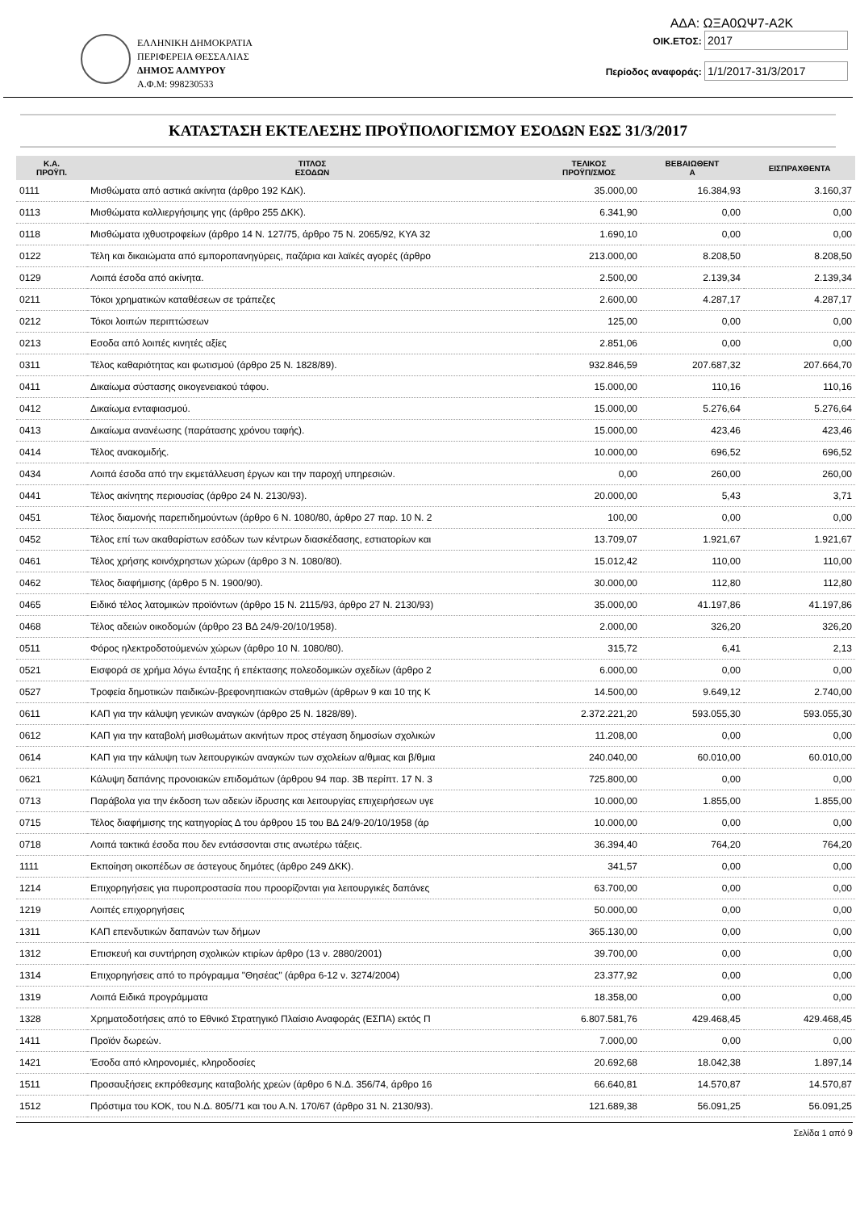ΕΛΛΗΝΙΚΗ ΔΗΜΟΚΡΑΤΙΑ
ΠΕΡΙΦΕΡΕΙΑ ΘΕΣΣΑΛΙΑΣ
ΔΗΜΟΣ ΑΛΜΥΡΟΥ
Α.Φ.Μ: 998230533
ΑΔΑ: ΩΞΑ0ΩΨ7-Α2Κ
ΟΙΚ.ΕΤΟΣ: 2017
Περίοδος αναφοράς: 1/1/2017-31/3/2017
ΚΑΤΑΣΤΑΣΗ ΕΚΤΕΛΕΣΗΣ ΠΡΟΫΠΟΛΟΓΙΣΜΟΥ ΕΣΟΔΩΝ ΕΩΣ 31/3/2017
| Κ.Α. ΠΡΟΫΠ. | ΤΙΤΛΟΣ ΕΣΟΔΩΝ | ΤΕΛΙΚΟΣ ΠΡΟΫΠ/ΣΜΟΣ | ΒΕΒΑΙΩΘΕΝΤ Α | ΕΙΣΠΡΑΧΘΕΝΤΑ |
| --- | --- | --- | --- | --- |
| 0111 | Μισθώματα από αστικά ακίνητα (άρθρο 192 ΚΔΚ). | 35.000,00 | 16.384,93 | 3.160,37 |
| 0113 | Μισθώματα καλλιεργήσιμης γης (άρθρο 255 ΔΚΚ). | 6.341,90 | 0,00 | 0,00 |
| 0118 | Μισθώματα ιχθυοτροφείων (άρθρο 14 Ν. 127/75, άρθρο 75 Ν. 2065/92, ΚΥΑ 32 | 1.690,10 | 0,00 | 0,00 |
| 0122 | Τέλη και δικαιώματα από εμποροπανηγύρεις, παζάρια και λαϊκές αγορές (άρθρο | 213.000,00 | 8.208,50 | 8.208,50 |
| 0129 | Λοιπά έσοδα από ακίνητα. | 2.500,00 | 2.139,34 | 2.139,34 |
| 0211 | Τόκοι χρηματικών καταθέσεων σε τράπεζες | 2.600,00 | 4.287,17 | 4.287,17 |
| 0212 | Τόκοι λοιπών περιπτώσεων | 125,00 | 0,00 | 0,00 |
| 0213 | Εσοδα από λοιπές κινητές αξίες | 2.851,06 | 0,00 | 0,00 |
| 0311 | Τέλος καθαριότητας και φωτισμού (άρθρο 25 Ν. 1828/89). | 932.846,59 | 207.687,32 | 207.664,70 |
| 0411 | Δικαίωμα σύστασης οικογενειακού τάφου. | 15.000,00 | 110,16 | 110,16 |
| 0412 | Δικαίωμα ενταφιασμού. | 15.000,00 | 5.276,64 | 5.276,64 |
| 0413 | Δικαίωμα ανανέωσης (παράτασης χρόνου ταφής). | 15.000,00 | 423,46 | 423,46 |
| 0414 | Τέλος ανακομιδής. | 10.000,00 | 696,52 | 696,52 |
| 0434 | Λοιπά έσοδα από την εκμετάλλευση έργων και την παροχή υπηρεσιών. | 0,00 | 260,00 | 260,00 |
| 0441 | Τέλος ακίνητης περιουσίας (άρθρο 24 Ν. 2130/93). | 20.000,00 | 5,43 | 3,71 |
| 0451 | Τέλος διαμονής παρεπιδημούντων (άρθρο 6 Ν. 1080/80, άρθρο 27 παρ. 10 Ν. 2 | 100,00 | 0,00 | 0,00 |
| 0452 | Τέλος επί των ακαθαρίστων εσόδων των κέντρων διασκέδασης, εστιατορίων και | 13.709,07 | 1.921,67 | 1.921,67 |
| 0461 | Τέλος χρήσης κοινόχρηστων χώρων (άρθρο 3 Ν. 1080/80). | 15.012,42 | 110,00 | 110,00 |
| 0462 | Τέλος διαφήμισης (άρθρο 5 Ν. 1900/90). | 30.000,00 | 112,80 | 112,80 |
| 0465 | Ειδικό τέλος λατομικών προϊόντων (άρθρο 15 Ν. 2115/93, άρθρο 27 Ν. 2130/93) | 35.000,00 | 41.197,86 | 41.197,86 |
| 0468 | Τέλος αδειών οικοδομών (άρθρο 23 ΒΔ 24/9-20/10/1958). | 2.000,00 | 326,20 | 326,20 |
| 0511 | Φόρος ηλεκτροδοτούμενών χώρων (άρθρο 10 Ν. 1080/80). | 315,72 | 6,41 | 2,13 |
| 0521 | Εισφορά σε χρήμα λόγω ένταξης ή επέκτασης πολεοδομικών σχεδίων (άρθρο 2 | 6.000,00 | 0,00 | 0,00 |
| 0527 | Τροφεία δημοτικών παιδικών-βρεφονηπιακών σταθμών (άρθρων 9 και 10 της Κ | 14.500,00 | 9.649,12 | 2.740,00 |
| 0611 | ΚΑΠ για την κάλυψη γενικών αναγκών (άρθρο 25 Ν. 1828/89). | 2.372.221,20 | 593.055,30 | 593.055,30 |
| 0612 | ΚΑΠ για την καταβολή μισθωμάτων ακινήτων προς στέγαση δημοσίων σχολικών | 11.208,00 | 0,00 | 0,00 |
| 0614 | ΚΑΠ για την κάλυψη των λειτουργικών αναγκών των σχολείων α/θμιας και β/θμια | 240.040,00 | 60.010,00 | 60.010,00 |
| 0621 | Κάλυψη δαπάνης προνοιακών επιδομάτων (άρθρου 94 παρ. 3Β περίπτ. 17 Ν. 3 | 725.800,00 | 0,00 | 0,00 |
| 0713 | Παράβολα για την έκδοση των αδειών ίδρυσης και λειτουργίας επιχειρήσεων υγε | 10.000,00 | 1.855,00 | 1.855,00 |
| 0715 | Τέλος διαφήμισης της κατηγορίας Δ του άρθρου 15 του ΒΔ 24/9-20/10/1958 (άρ | 10.000,00 | 0,00 | 0,00 |
| 0718 | Λοιπά τακτικά έσοδα που δεν εντάσσονται στις ανωτέρω τάξεις. | 36.394,40 | 764,20 | 764,20 |
| 1111 | Εκποίηση οικοπέδων σε άστεγους δημότες (άρθρο 249 ΔΚΚ). | 341,57 | 0,00 | 0,00 |
| 1214 | Επιχορηγήσεις για πυροπροστασία που προορίζονται για λειτουργικές δαπάνες | 63.700,00 | 0,00 | 0,00 |
| 1219 | Λοιπές επιχορηγήσεις | 50.000,00 | 0,00 | 0,00 |
| 1311 | ΚΑΠ επενδυτικών δαπανών των δήμων | 365.130,00 | 0,00 | 0,00 |
| 1312 | Επισκευή και συντήρηση σχολικών κτιρίων άρθρο (13 ν. 2880/2001) | 39.700,00 | 0,00 | 0,00 |
| 1314 | Επιχορηγήσεις από το πρόγραμμα "Θησέας" (άρθρα 6-12 ν. 3274/2004) | 23.377,92 | 0,00 | 0,00 |
| 1319 | Λοιπά Ειδικά προγράμματα | 18.358,00 | 0,00 | 0,00 |
| 1328 | Χρηματοδοτήσεις από το Εθνικό Στρατηγικό Πλαίσιο Αναφοράς (ΕΣΠΑ) εκτός Π | 6.807.581,76 | 429.468,45 | 429.468,45 |
| 1411 | Προϊόν δωρεών. | 7.000,00 | 0,00 | 0,00 |
| 1421 | Έσοδα από κληρονομιές, κληροδοσίες | 20.692,68 | 18.042,38 | 1.897,14 |
| 1511 | Προσαυξήσεις εκπρόθεσμης καταβολής χρεών (άρθρο 6 Ν.Δ. 356/74, άρθρο 16 | 66.640,81 | 14.570,87 | 14.570,87 |
| 1512 | Πρόστιμα του ΚΟΚ, του Ν.Δ. 805/71 και του Α.Ν. 170/67 (άρθρο 31 Ν. 2130/93). | 121.689,38 | 56.091,25 | 56.091,25 |
Σελίδα 1 από 9